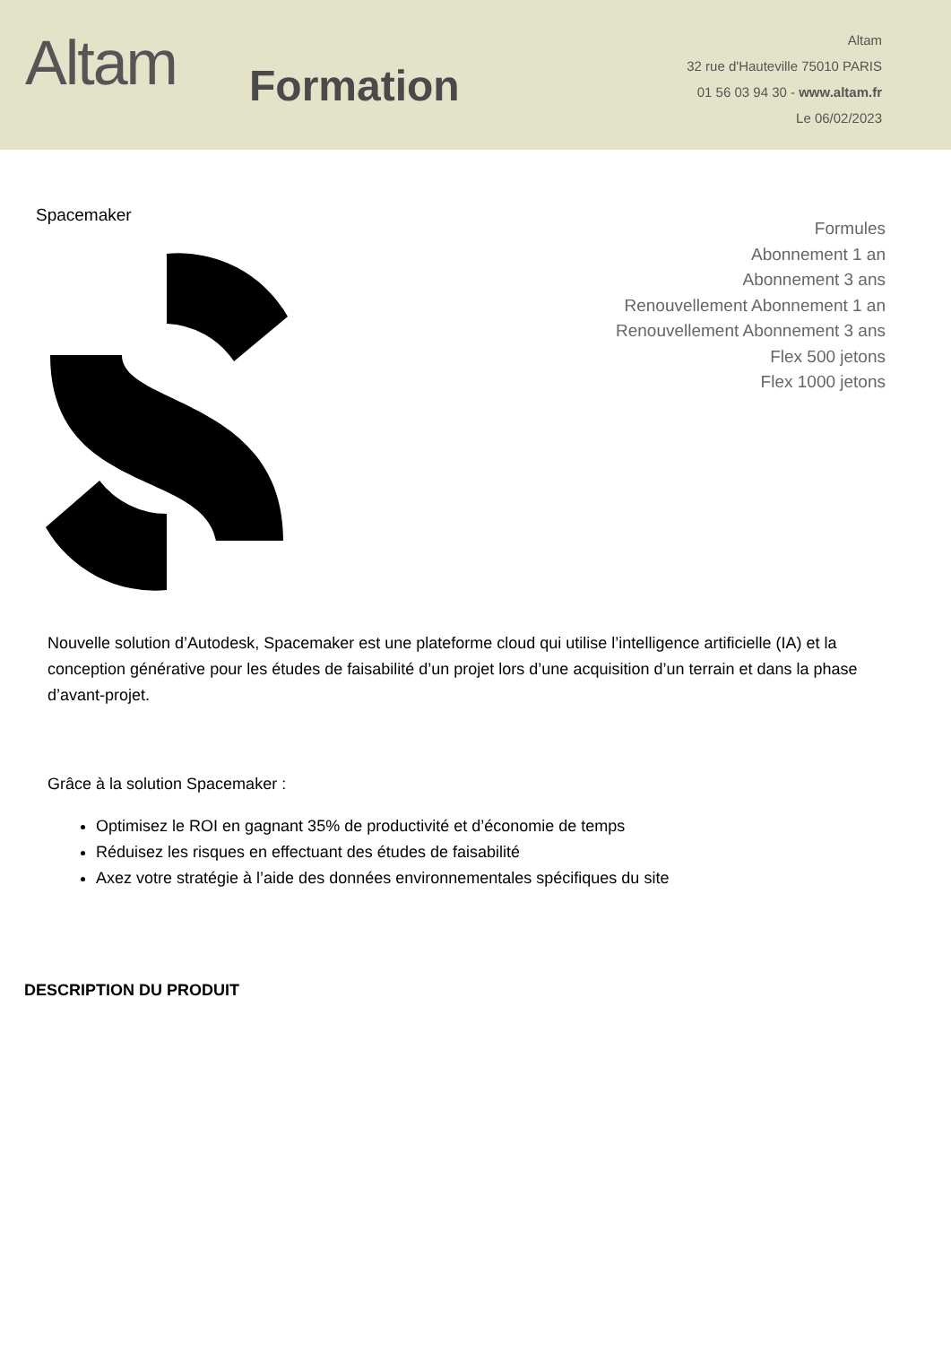Altam
Formation
Altam
32 rue d'Hauteville 75010 PARIS
01 56 03 94 30 - www.altam.fr
Le 06/02/2023
Spacemaker
Formules
Abonnement 1 an
Abonnement 3 ans
Renouvellement Abonnement 1 an
Renouvellement Abonnement 3 ans
Flex 500 jetons
Flex 1000 jetons
Nouvelle solution d’Autodesk, Spacemaker est une plateforme cloud qui utilise l’intelligence artificielle (IA) et la conception générative pour les études de faisabilité d’un projet lors d’une acquisition d’un terrain et dans la phase d’avant-projet.
Grâce à la solution Spacemaker :
Optimisez le ROI en gagnant 35% de productivité et d’économie de temps
Réduisez les risques en effectuant des études de faisabilité
Axez votre stratégie à l’aide des données environnementales spécifiques du site
DESCRIPTION DU PRODUIT